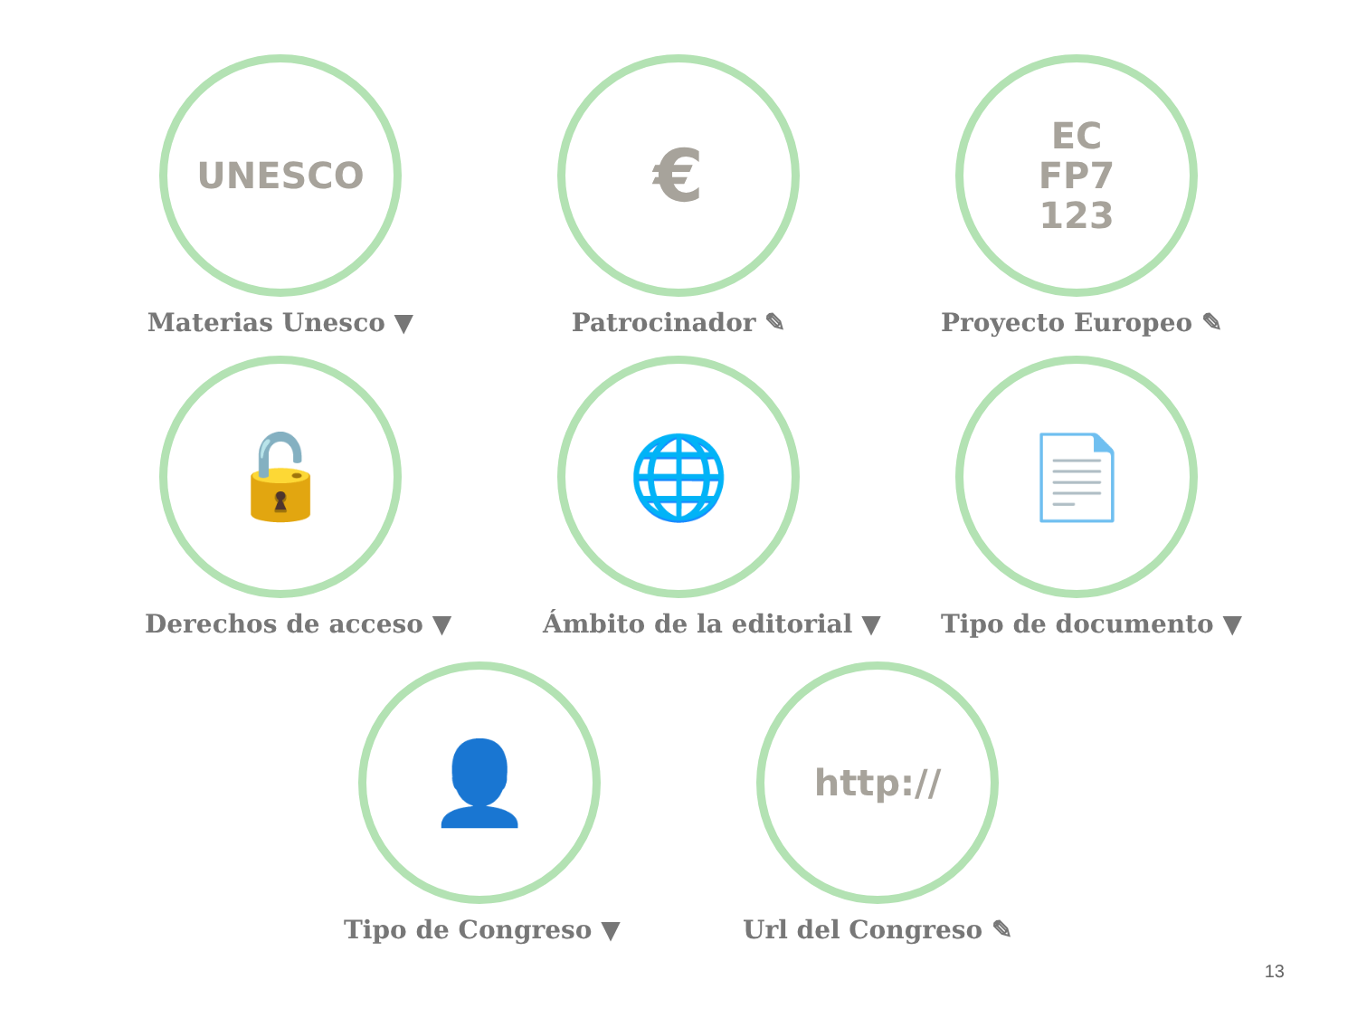UNESCO
Materias Unesco ▼
€
Patrocinador ✎
EC
FP7
123
Proyecto Europeo ✎
🔓
Derechos de acceso ▼
🌐
Ámbito de la editorial ▼
📄
Tipo de documento ▼
👤
Tipo de Congreso ▼
http://
Url del Congreso ✎
13